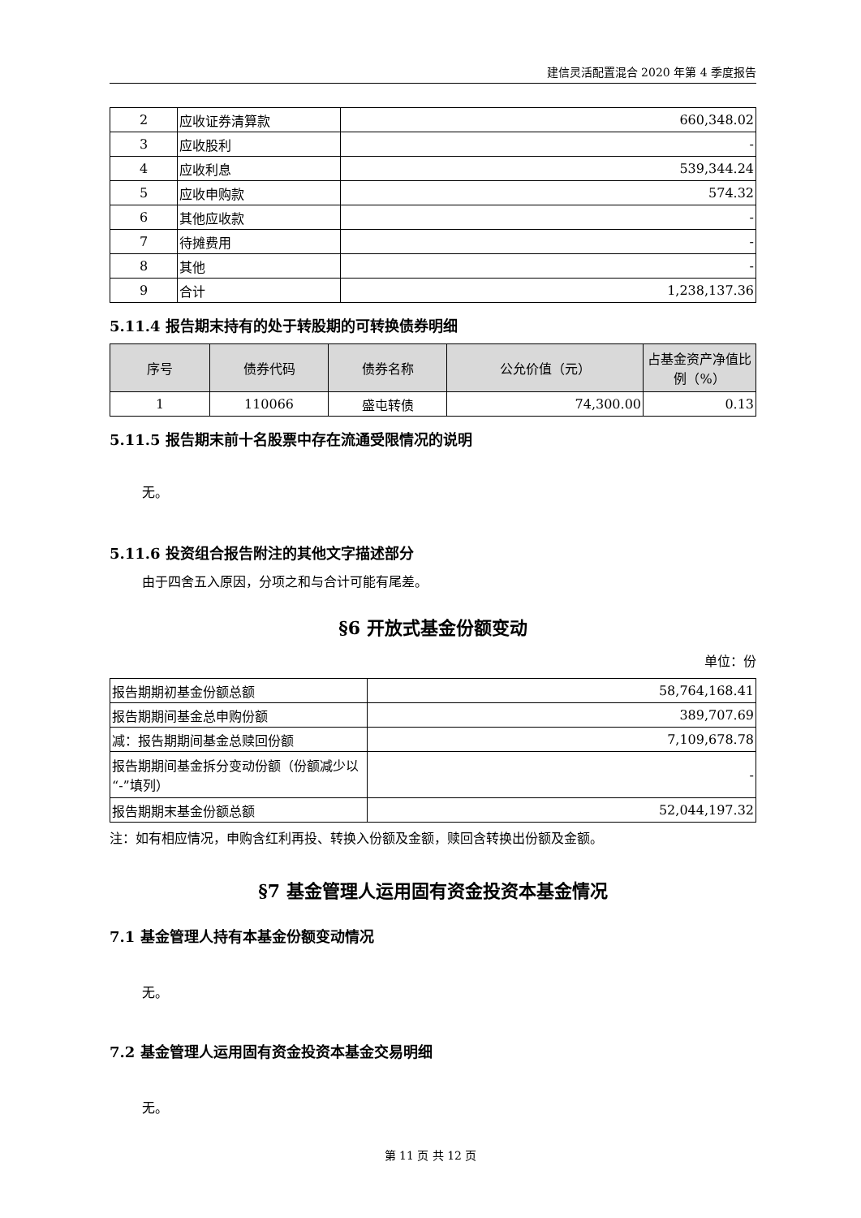建信灵活配置混合 2020 年第 4 季度报告
| 2 | 应收证券清算款 | 660,348.02 |
| 3 | 应收股利 | - |
| 4 | 应收利息 | 539,344.24 |
| 5 | 应收申购款 | 574.32 |
| 6 | 其他应收款 | - |
| 7 | 待摊费用 | - |
| 8 | 其他 | - |
| 9 | 合计 | 1,238,137.36 |
5.11.4 报告期末持有的处于转股期的可转换债券明细
| 序号 | 债券代码 | 债券名称 | 公允价值（元） | 占基金资产净值比例（%） |
| --- | --- | --- | --- | --- |
| 1 | 110066 | 盛屯转债 | 74,300.00 | 0.13 |
5.11.5 报告期末前十名股票中存在流通受限情况的说明
无。
5.11.6 投资组合报告附注的其他文字描述部分
由于四舍五入原因，分项之和与合计可能有尾差。
§6 开放式基金份额变动
单位：份
| 报告期期初基金份额总额 | 58,764,168.41 |
| 报告期期间基金总申购份额 | 389,707.69 |
| 减：报告期期间基金总赎回份额 | 7,109,678.78 |
| 报告期期间基金拆分变动份额（份额减少以“-”填列） | - |
| 报告期期末基金份额总额 | 52,044,197.32 |
注：如有相应情况，申购含红利再投、转换入份额及金额，赎回含转换出份额及金额。
§7 基金管理人运用固有资金投资本基金情况
7.1 基金管理人持有本基金份额变动情况
无。
7.2 基金管理人运用固有资金投资本基金交易明细
无。
第 11 页 共 12 页